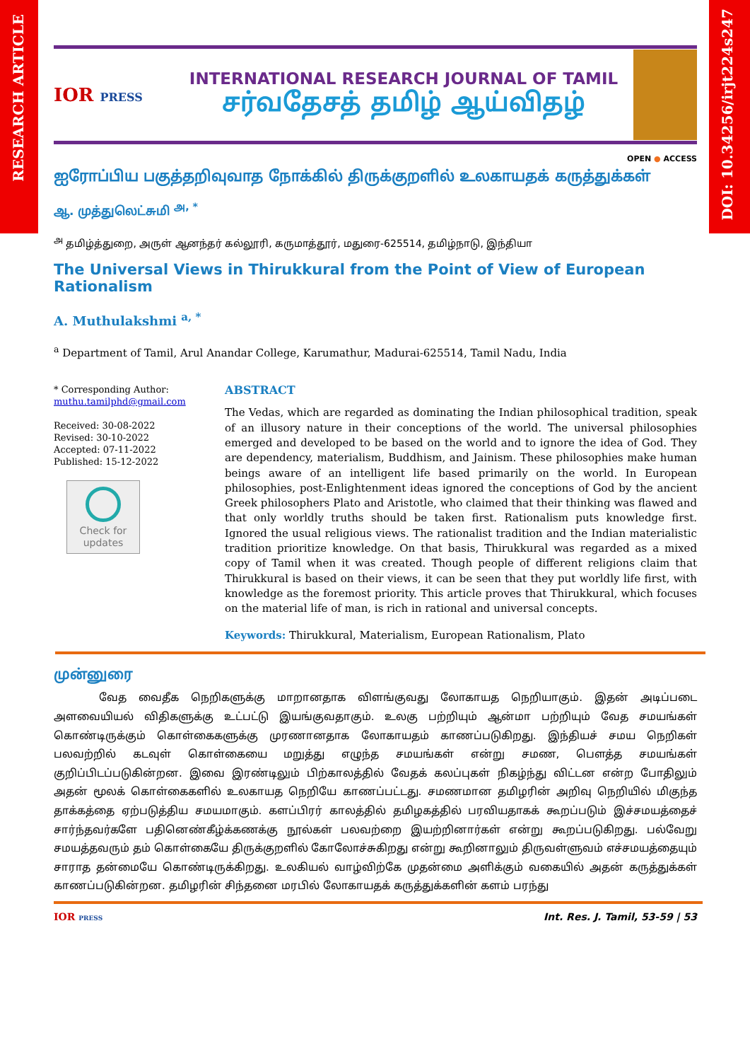RESEARCH ARTICLE
DOI: 10.34256/irjt224s247
IOR PRESS
INTERNATIONAL RESEARCH JOURNAL OF TAMIL
சர்வதேசத் தமிழ் ஆய்விதழ்
OPEN ● ACCESS
ஐரோப்பிய பகுத்தறிவுவாத நோக்கில் திருக்குறளில் உலகாயதக் கருத்துக்கள்
ஆ. முத்துலெட்சுமி <sup>அ, *</sup>
<sup>அ</sup> தமிழ்த்துறை, அருள் ஆனந்தர் கல்லூரி, கருமாத்தூர், மதுரை-625514, தமிழ்நாடு, இந்தியா
The Universal Views in Thirukkural from the Point of View of European Rationalism
A. Muthulakshmi <sup>a, *</sup>
<sup>a</sup> Department of Tamil, Arul Anandar College, Karumathur, Madurai-625514, Tamil Nadu, India
* Corresponding Author:
muthu.tamilphd@gmail.com
Received: 30-08-2022
Revised: 30-10-2022
Accepted: 07-11-2022
Published: 15-12-2022
Check for updates
ABSTRACT
The Vedas, which are regarded as dominating the Indian philosophical tradition, speak of an illusory nature in their conceptions of the world. The universal philosophies emerged and developed to be based on the world and to ignore the idea of God. They are dependency, materialism, Buddhism, and Jainism. These philosophies make human beings aware of an intelligent life based primarily on the world. In European philosophies, post-Enlightenment ideas ignored the conceptions of God by the ancient Greek philosophers Plato and Aristotle, who claimed that their thinking was flawed and that only worldly truths should be taken first. Rationalism puts knowledge first. Ignored the usual religious views. The rationalist tradition and the Indian materialistic tradition prioritize knowledge. On that basis, Thirukkural was regarded as a mixed copy of Tamil when it was created. Though people of different religions claim that Thirukkural is based on their views, it can be seen that they put worldly life first, with knowledge as the foremost priority. This article proves that Thirukkural, which focuses on the material life of man, is rich in rational and universal concepts.
Keywords: Thirukkural, Materialism, European Rationalism, Plato
முன்னுரை
வேத வைதீக நெறிகளுக்கு மாறானதாக விளங்குவது லோகாயத நெறியாகும். இதன் அடிப்படை அளவையியல் விதிகளுக்கு உட்பட்டு இயங்குவதாகும். உலகு பற்றியும் ஆன்மா பற்றியும் வேத சமயங்கள் கொண்டிருக்கும் கொள்கைகளுக்கு முரணானதாக லோகாயதம் காணப்படுகிறது. இந்தியச் சமய நெறிகள் பலவற்றில் கடவுள் கொள்கையை மறுத்து எழுந்த சமயங்கள் என்று சமண, பௌத்த சமயங்கள் குறிப்பிடப்படுகின்றன. இவை இரண்டிலும் பிற்காலத்தில் வேதக் கலப்புகள் நிகழ்ந்து விட்டன என்ற போதிலும் அதன் மூலக் கொள்கைகளில் உலகாயத நெறியே காணப்பட்டது. சமணமான தமிழரின் அறிவு நெறியில் மிகுந்த தாக்கத்தை ஏற்படுத்திய சமயமாகும். களப்பிரர் காலத்தில் தமிழகத்தில் பரவியதாகக் கூறப்படும் இச்சமயத்தைச் சார்ந்தவர்களே பதினெண்கீழ்க்கணக்கு நூல்கள் பலவற்றை இயற்றினார்கள் என்று கூறப்படுகிறது. பல்வேறு சமயத்தவரும் தம் கொள்கையே திருக்குறளில் கோலோச்சுகிறது என்று கூறினாலும் திருவள்ளுவம் எச்சமயத்தையும் சாராத தன்மையே கொண்டிருக்கிறது. உலகியல் வாழ்விற்கே முதன்மை அளிக்கும் வகையில் அதன் கருத்துக்கள் காணப்படுகின்றன. தமிழரின் சிந்தனை மரபில் லோகாயதக் கருத்துக்களின் களம் பரந்து
IOR PRESS
Int. Res. J. Tamil, 53-59 | 53